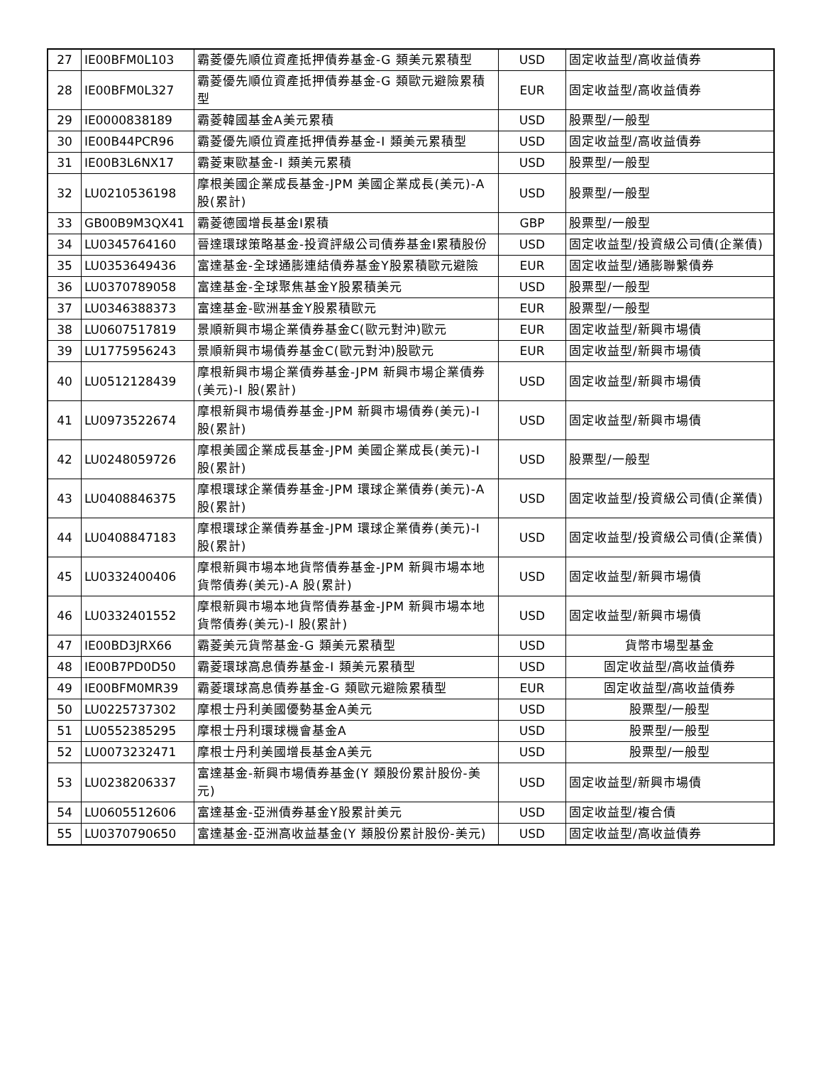| 27 | IE00BFM0L103 | 霸菱優先順位資產抵押債券基金-G 類美元累積型 | USD | 固定收益型/高收益債券 |
| 28 | IE00BFM0L327 | 霸菱優先順位資產抵押債券基金-G 類歐元避險累積型 | EUR | 固定收益型/高收益債券 |
| 29 | IE0000838189 | 霸菱韓國基金A美元累積 | USD | 股票型/一般型 |
| 30 | IE00B44PCR96 | 霸菱優先順位資產抵押債券基金-I 類美元累積型 | USD | 固定收益型/高收益債券 |
| 31 | IE00B3L6NX17 | 霸菱東歐基金-I 類美元累積 | USD | 股票型/一般型 |
| 32 | LU0210536198 | 摩根美國企業成長基金-JPM 美國企業成長(美元)-A 股(累計) | USD | 股票型/一般型 |
| 33 | GB00B9M3QX41 | 霸菱德國增長基金I累積 | GBP | 股票型/一般型 |
| 34 | LU0345764160 | 晉達環球策略基金-投資評級公司債券基金I累積股份 | USD | 固定收益型/投資級公司債(企業債) |
| 35 | LU0353649436 | 富達基金-全球通膨連結債券基金Y股累積歐元避險 | EUR | 固定收益型/通膨聯繫債券 |
| 36 | LU0370789058 | 富達基金-全球聚焦基金Y股累積美元 | USD | 股票型/一般型 |
| 37 | LU0346388373 | 富達基金-歐洲基金Y股累積歐元 | EUR | 股票型/一般型 |
| 38 | LU0607517819 | 景順新興市場企業債券基金C(歐元對沖)歐元 | EUR | 固定收益型/新興市場債 |
| 39 | LU1775956243 | 景順新興市場債券基金C(歐元對沖)股歐元 | EUR | 固定收益型/新興市場債 |
| 40 | LU0512128439 | 摩根新興市場企業債券基金-JPM 新興市場企業債券(美元)-I 股(累計) | USD | 固定收益型/新興市場債 |
| 41 | LU0973522674 | 摩根新興市場債券基金-JPM 新興市場債券(美元)-I 股(累計) | USD | 固定收益型/新興市場債 |
| 42 | LU0248059726 | 摩根美國企業成長基金-JPM 美國企業成長(美元)-I 股(累計) | USD | 股票型/一般型 |
| 43 | LU0408846375 | 摩根環球企業債券基金-JPM 環球企業債券(美元)-A 股(累計) | USD | 固定收益型/投資級公司債(企業債) |
| 44 | LU0408847183 | 摩根環球企業債券基金-JPM 環球企業債券(美元)-I 股(累計) | USD | 固定收益型/投資級公司債(企業債) |
| 45 | LU0332400406 | 摩根新興市場本地貨幣債券基金-JPM 新興市場本地貨幣債券(美元)-A 股(累計) | USD | 固定收益型/新興市場債 |
| 46 | LU0332401552 | 摩根新興市場本地貨幣債券基金-JPM 新興市場本地貨幣債券(美元)-I 股(累計) | USD | 固定收益型/新興市場債 |
| 47 | IE00BD3JRX66 | 霸菱美元貨幣基金-G 類美元累積型 | USD | 貨幣市場型基金 |
| 48 | IE00B7PD0D50 | 霸菱環球高息債券基金-I 類美元累積型 | USD | 固定收益型/高收益債券 |
| 49 | IE00BFM0MR39 | 霸菱環球高息債券基金-G 類歐元避險累積型 | EUR | 固定收益型/高收益債券 |
| 50 | LU0225737302 | 摩根士丹利美國優勢基金A美元 | USD | 股票型/一般型 |
| 51 | LU0552385295 | 摩根士丹利環球機會基金A | USD | 股票型/一般型 |
| 52 | LU0073232471 | 摩根士丹利美國增長基金A美元 | USD | 股票型/一般型 |
| 53 | LU0238206337 | 富達基金-新興市場債券基金(Y 類股份累計股份-美元) | USD | 固定收益型/新興市場債 |
| 54 | LU0605512606 | 富達基金-亞洲債券基金Y股累計美元 | USD | 固定收益型/複合債 |
| 55 | LU0370790650 | 富達基金-亞洲高收益基金(Y 類股份累計股份-美元) | USD | 固定收益型/高收益債券 |